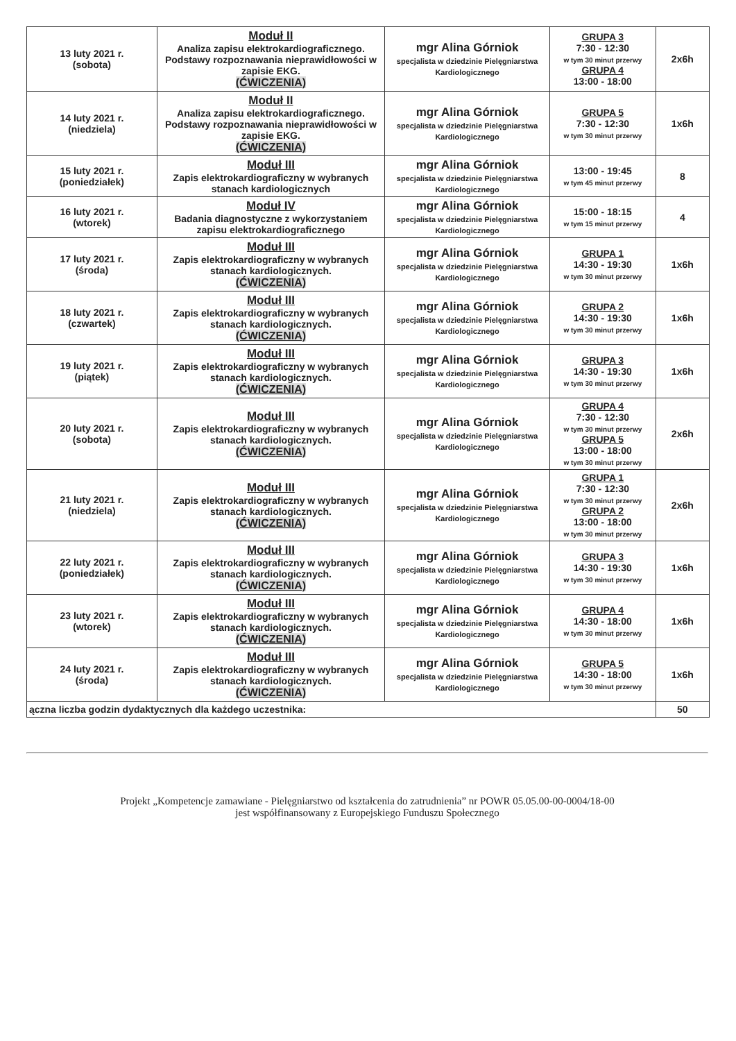| 13 luty 2021 r. (sobota) | Moduł II Analiza zapisu elektrokardiograficznego. Podstawy rozpoznawania nieprawidłowości w zapisie EKG. (ĆWICZENIA) | mgr Alina Górniok specjalista w dziedzinie Pielęgniarstwa Kardiologicznego | GRUPA 3 7:30 - 12:30 w tym 30 minut przerwy GRUPA 4 13:00 - 18:00 | 2x6h |
| 14 luty 2021 r. (niedziela) | Moduł II Analiza zapisu elektrokardiograficznego. Podstawy rozpoznawania nieprawidłowości w zapisie EKG. (ĆWICZENIA) | mgr Alina Górniok specjalista w dziedzinie Pielęgniarstwa Kardiologicznego | GRUPA 5 7:30 - 12:30 w tym 30 minut przerwy | 1x6h |
| 15 luty 2021 r. (poniedziałek) | Moduł III Zapis elektrokardiograficzny w wybranych stanach kardiologicznych | mgr Alina Górniok specjalista w dziedzinie Pielęgniarstwa Kardiologicznego | 13:00 - 19:45 w tym 45 minut przerwy | 8 |
| 16 luty 2021 r. (wtorek) | Moduł IV Badania diagnostyczne z wykorzystaniem zapisu elektrokardiograficznego | mgr Alina Górniok specjalista w dziedzinie Pielęgniarstwa Kardiologicznego | 15:00 - 18:15 w tym 15 minut przerwy | 4 |
| 17 luty 2021 r. (środa) | Moduł III Zapis elektrokardiograficzny w wybranych stanach kardiologicznych. (ĆWICZENIA) | mgr Alina Górniok specjalista w dziedzinie Pielęgniarstwa Kardiologicznego | GRUPA 1 14:30 - 19:30 w tym 30 minut przerwy | 1x6h |
| 18 luty 2021 r. (czwartek) | Moduł III Zapis elektrokardiograficzny w wybranych stanach kardiologicznych. (ĆWICZENIA) | mgr Alina Górniok specjalista w dziedzinie Pielęgniarstwa Kardiologicznego | GRUPA 2 14:30 - 19:30 w tym 30 minut przerwy | 1x6h |
| 19 luty 2021 r. (piątek) | Moduł III Zapis elektrokardiograficzny w wybranych stanach kardiologicznych. (ĆWICZENIA) | mgr Alina Górniok specjalista w dziedzinie Pielęgniarstwa Kardiologicznego | GRUPA 3 14:30 - 19:30 w tym 30 minut przerwy | 1x6h |
| 20 luty 2021 r. (sobota) | Moduł III Zapis elektrokardiograficzny w wybranych stanach kardiologicznych. (ĆWICZENIA) | mgr Alina Górniok specjalista w dziedzinie Pielęgniarstwa Kardiologicznego | GRUPA 4 7:30 - 12:30 w tym 30 minut przerwy GRUPA 5 13:00 - 18:00 w tym 30 minut przerwy | 2x6h |
| 21 luty 2021 r. (niedziela) | Moduł III Zapis elektrokardiograficzny w wybranych stanach kardiologicznych. (ĆWICZENIA) | mgr Alina Górniok specjalista w dziedzinie Pielęgniarstwa Kardiologicznego | GRUPA 1 7:30 - 12:30 w tym 30 minut przerwy GRUPA 2 13:00 - 18:00 w tym 30 minut przerwy | 2x6h |
| 22 luty 2021 r. (poniedziałek) | Moduł III Zapis elektrokardiograficzny w wybranych stanach kardiologicznych. (ĆWICZENIA) | mgr Alina Górniok specjalista w dziedzinie Pielęgniarstwa Kardiologicznego | GRUPA 3 14:30 - 19:30 w tym 30 minut przerwy | 1x6h |
| 23 luty 2021 r. (wtorek) | Moduł III Zapis elektrokardiograficzny w wybranych stanach kardiologicznych. (ĆWICZENIA) | mgr Alina Górniok specjalista w dziedzinie Pielęgniarstwa Kardiologicznego | GRUPA 4 14:30 - 18:00 w tym 30 minut przerwy | 1x6h |
| 24 luty 2021 r. (środa) | Moduł III Zapis elektrokardiograficzny w wybranych stanach kardiologicznych. (ĆWICZENIA) | mgr Alina Górniok specjalista w dziedzinie Pielęgniarstwa Kardiologicznego | GRUPA 5 14:30 - 18:00 w tym 30 minut przerwy | 1x6h |
| ączna liczba godzin dydaktycznych dla każdego uczestnika: | | | | 50 |
Projekt „Kompetencje zamawiane - Pielęgniarstwo od kształcenia do zatrudnienia” nr POWR 05.05.00-00-0004/18-00
jest współfinansowany z Europejskiego Funduszu Społecznego